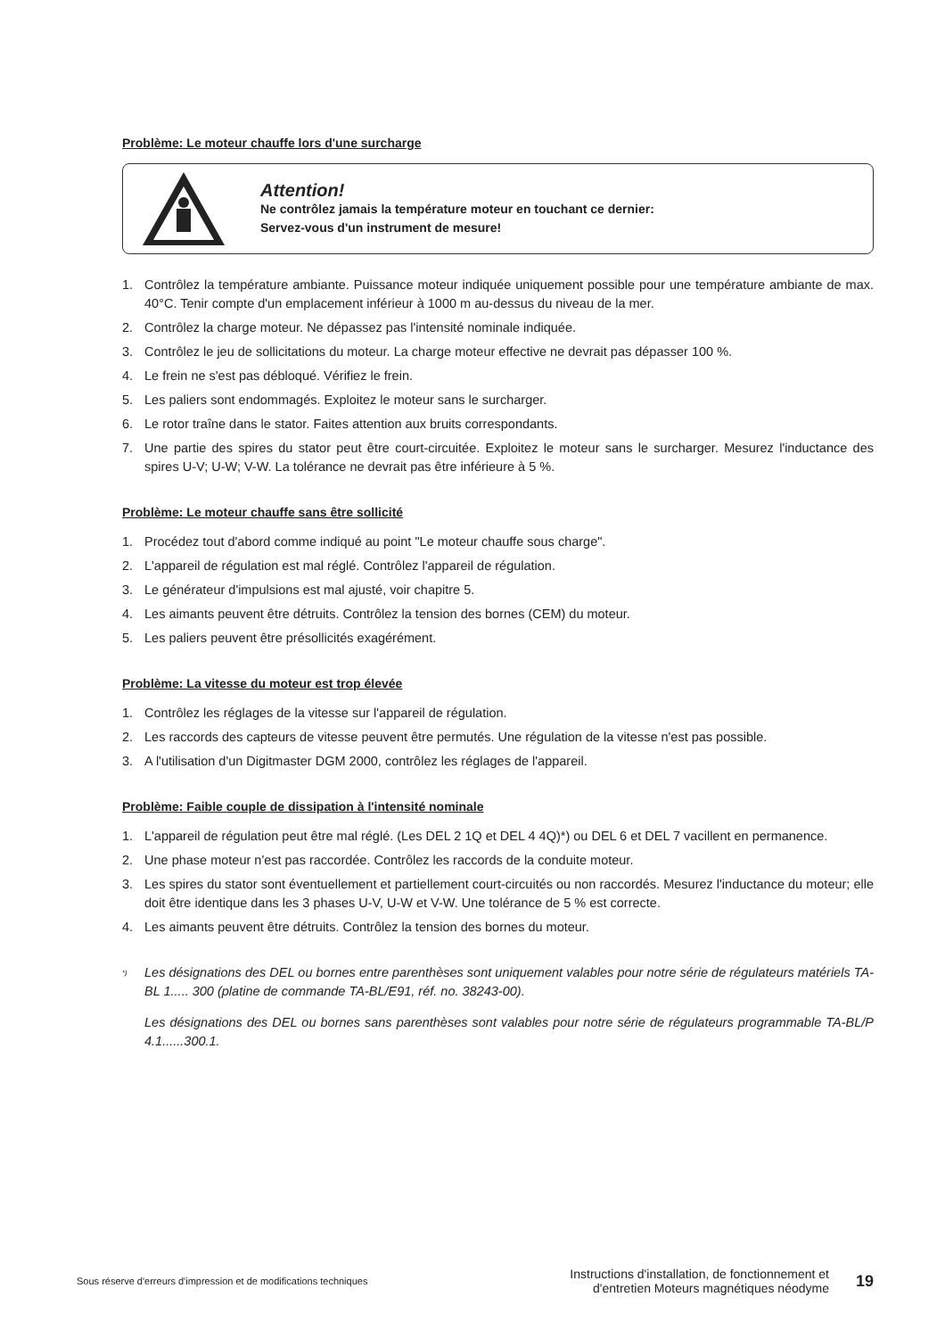Problème: Le moteur chauffe lors d'une surcharge
Attention!
Ne contrôlez jamais la température moteur en touchant ce dernier:
Servez-vous d'un instrument de mesure!
1. Contrôlez la température ambiante. Puissance moteur indiquée uniquement possible pour une température ambiante de max. 40°C. Tenir compte d'un emplacement inférieur à 1000 m au-dessus du niveau de la mer.
2. Contrôlez la charge moteur. Ne dépassez pas l'intensité nominale indiquée.
3. Contrôlez le jeu de sollicitations du moteur. La charge moteur effective ne devrait pas dépasser 100 %.
4. Le frein ne s'est pas débloqué. Vérifiez le frein.
5. Les paliers sont endommagés. Exploitez le moteur sans le surcharger.
6. Le rotor traîne dans le stator. Faites attention aux bruits correspondants.
7. Une partie des spires du stator peut être court-circuitée. Exploitez le moteur sans le surcharger. Mesurez l'inductance des spires U-V; U-W; V-W. La tolérance ne devrait pas être inférieure à 5 %.
Problème: Le moteur chauffe sans être sollicité
1. Procédez tout d'abord comme indiqué au point "Le moteur chauffe sous charge".
2. L'appareil de régulation est mal réglé. Contrôlez l'appareil de régulation.
3. Le générateur d'impulsions est mal ajusté, voir chapitre 5.
4. Les aimants peuvent être détruits. Contrôlez la tension des bornes (CEM) du moteur.
5. Les paliers peuvent être présollicités exagérément.
Problème: La vitesse du moteur est trop élevée
1. Contrôlez les réglages de la vitesse sur l'appareil de régulation.
2. Les raccords des capteurs de vitesse peuvent être permutés. Une régulation de la vitesse n'est pas possible.
3. A l'utilisation d'un Digitmaster DGM 2000, contrôlez les réglages de l'appareil.
Problème: Faible couple de dissipation à l'intensité nominale
1. L'appareil de régulation peut être mal réglé. (Les DEL 2 1Q et DEL 4 4Q)*) ou DEL 6 et DEL 7 vacillent en permanence.
2. Une phase moteur n'est pas raccordée. Contrôlez les raccords de la conduite moteur.
3. Les spires du stator sont éventuellement et partiellement court-circuités ou non raccordés. Mesurez l'inductance du moteur; elle doit être identique dans les 3 phases U-V, U-W et V-W. Une tolérance de 5 % est correcte.
4. Les aimants peuvent être détruits. Contrôlez la tension des bornes du moteur.
<sup>*)</sup>
Les désignations des DEL ou bornes entre parenthèses sont uniquement valables pour notre série de régulateurs matériels TA-BL 1..... 300 (platine de commande TA-BL/E91, réf. no. 38243-00).
Les désignations des DEL ou bornes sans parenthèses sont valables pour notre série de régulateurs programmable TA-BL/P 4.1......300.1.
Sous réserve d'erreurs d'impression et de modifications techniques
Instructions d'installation, de fonctionnement et
d'entretien Moteurs magnétiques néodyme
19